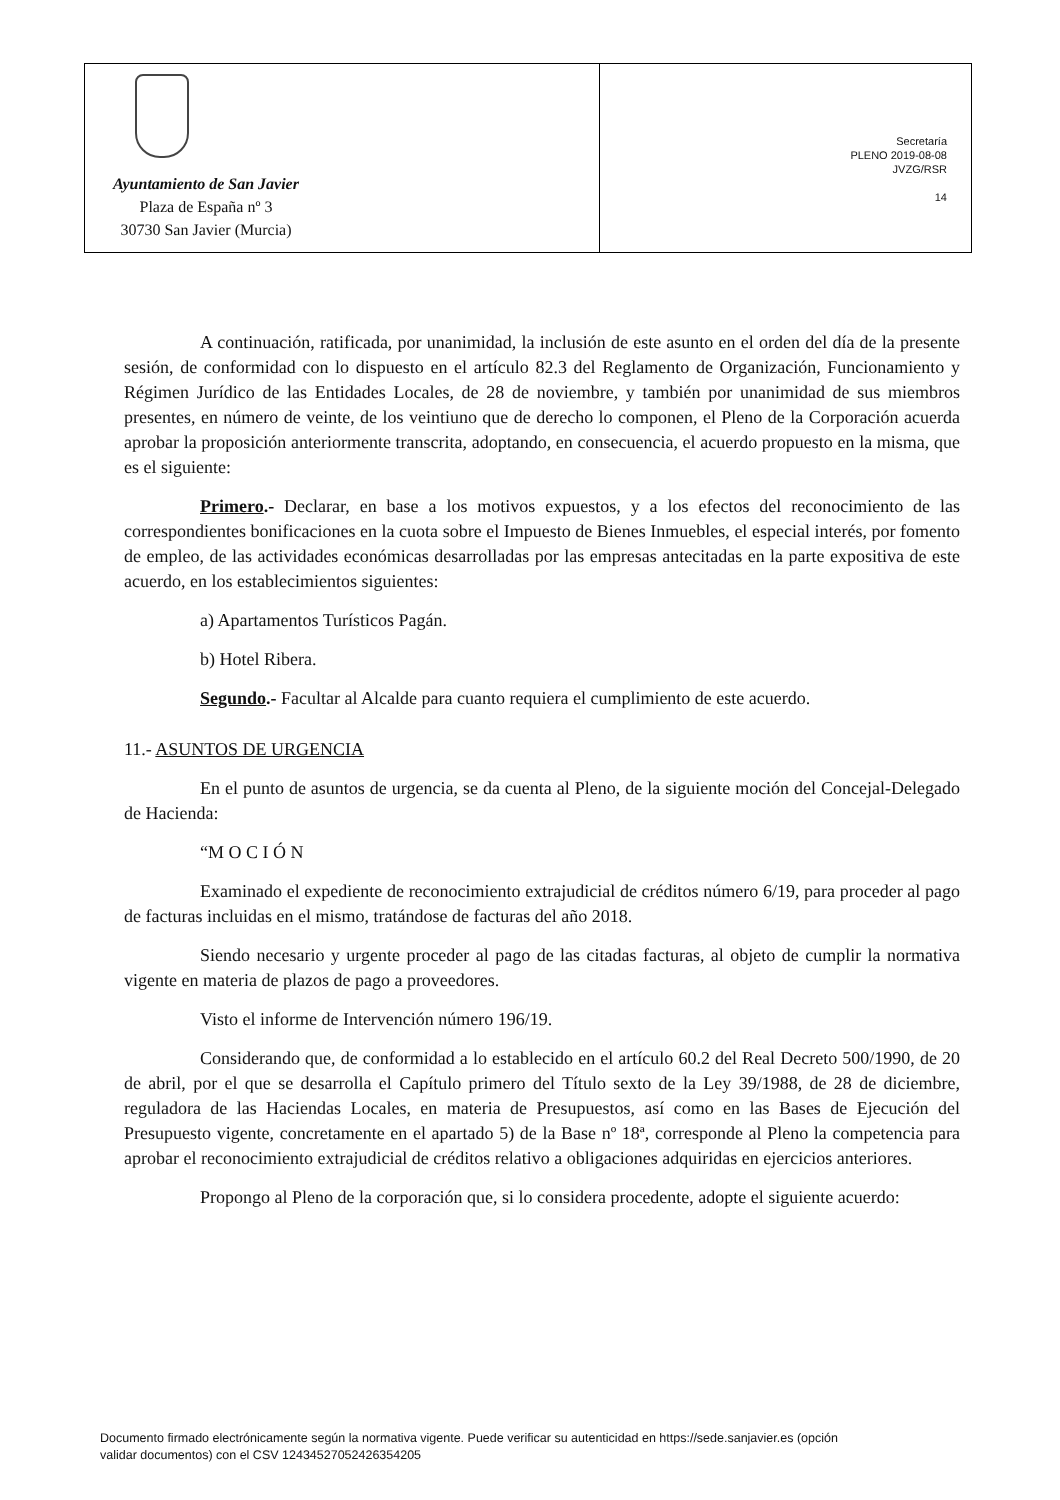Ayuntamiento de San Javier
Plaza de España nº 3
30730 San Javier (Murcia)
Secretaría
PLENO 2019-08-08
JVZG/RSR
14
A continuación, ratificada, por unanimidad, la inclusión de este asunto en el orden del día de la presente sesión, de conformidad con lo dispuesto en el artículo 82.3 del Reglamento de Organización, Funcionamiento y Régimen Jurídico de las Entidades Locales, de 28 de noviembre, y también por unanimidad de sus miembros presentes, en número de veinte, de los veintiuno que de derecho lo componen, el Pleno de la Corporación acuerda aprobar la proposición anteriormente transcrita, adoptando, en consecuencia, el acuerdo propuesto en la misma, que es el siguiente:
Primero.- Declarar, en base a los motivos expuestos, y a los efectos del reconocimiento de las correspondientes bonificaciones en la cuota sobre el Impuesto de Bienes Inmuebles, el especial interés, por fomento de empleo, de las actividades económicas desarrolladas por las empresas antecitadas en la parte expositiva de este acuerdo, en los establecimientos siguientes:
a) Apartamentos Turísticos Pagán.
b) Hotel Ribera.
Segundo.- Facultar al Alcalde para cuanto requiera el cumplimiento de este acuerdo.
11.- ASUNTOS DE URGENCIA
En el punto de asuntos de urgencia, se da cuenta al Pleno, de la siguiente moción del Concejal-Delegado de Hacienda:
“M O C I Ó N
Examinado el expediente de reconocimiento extrajudicial de créditos número 6/19, para proceder al pago de facturas incluidas en el mismo, tratándose de facturas del año 2018.
Siendo necesario y urgente proceder al pago de las citadas facturas, al objeto de cumplir la normativa vigente en materia de plazos de pago a proveedores.
Visto el informe de Intervención número 196/19.
Considerando que, de conformidad a lo establecido en el artículo 60.2 del Real Decreto 500/1990, de 20 de abril, por el que se desarrolla el Capítulo primero del Título sexto de la Ley 39/1988, de 28 de diciembre, reguladora de las Haciendas Locales, en materia de Presupuestos, así como en las Bases de Ejecución del Presupuesto vigente, concretamente en el apartado 5) de la Base nº 18ª, corresponde al Pleno la competencia para aprobar el reconocimiento extrajudicial de créditos relativo a obligaciones adquiridas en ejercicios anteriores.
Propongo al Pleno de la corporación que, si lo considera procedente, adopte el siguiente acuerdo:
Documento firmado electrónicamente según la normativa vigente. Puede verificar su autenticidad en https://sede.sanjavier.es (opción
validar documentos) con el CSV 12434527052426354205